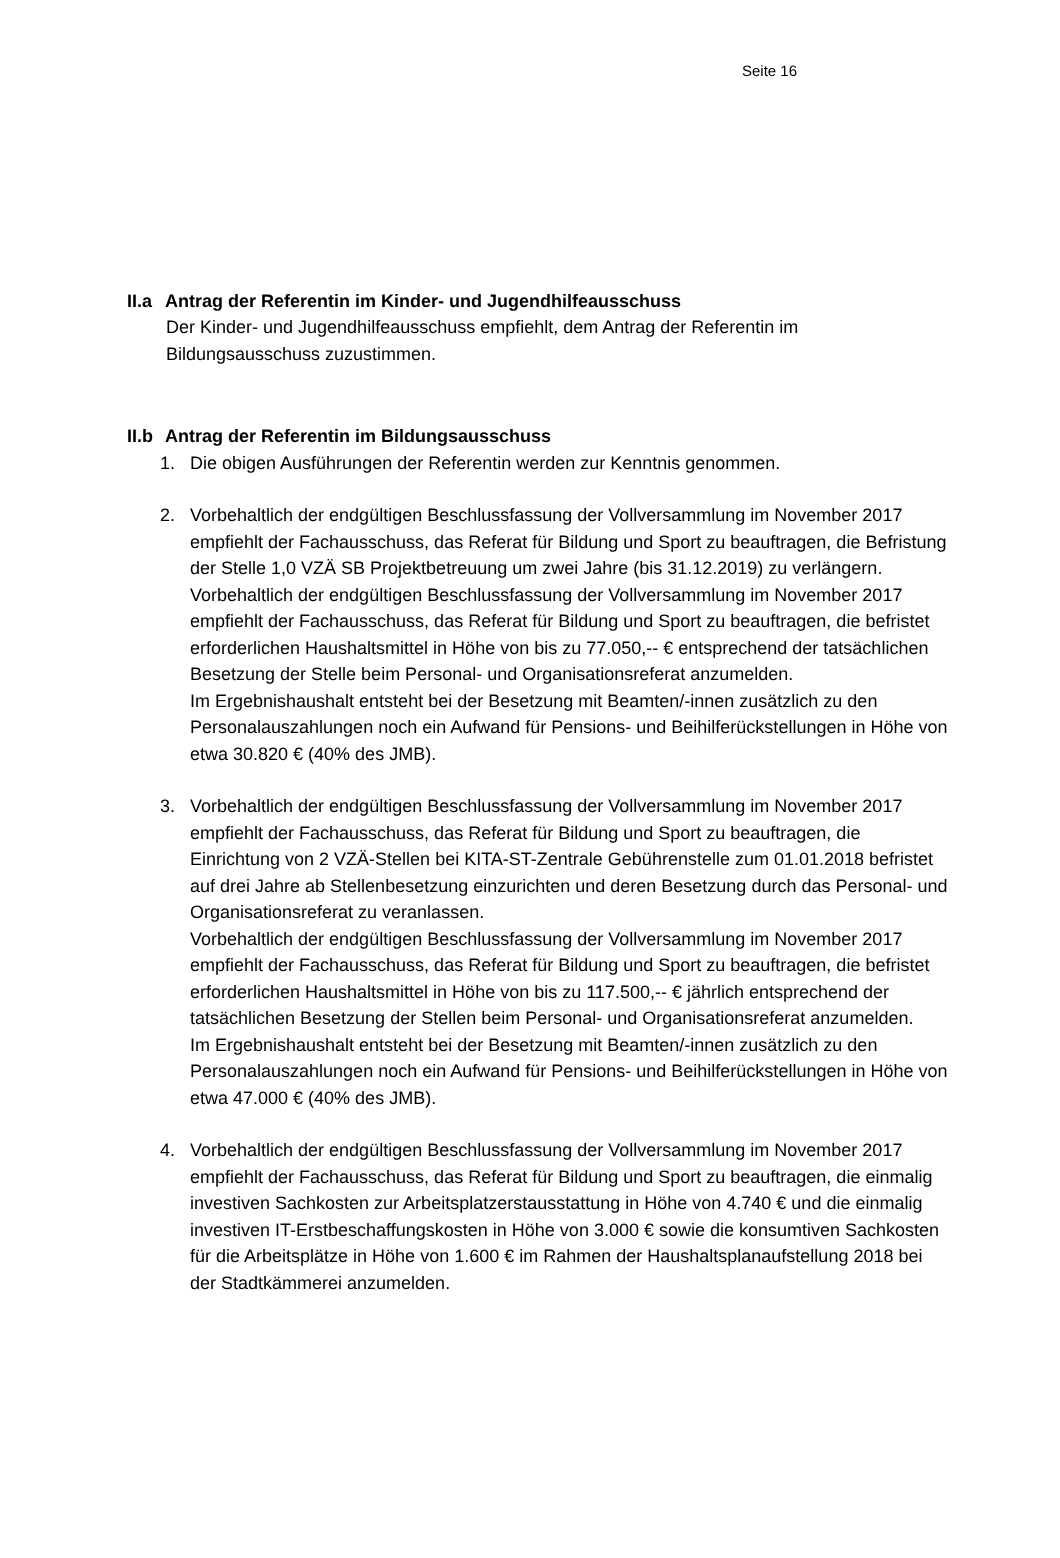Seite 16
II.a Antrag der Referentin im Kinder- und Jugendhilfeausschuss
Der Kinder- und Jugendhilfeausschuss empfiehlt, dem Antrag der Referentin im Bildungsausschuss zuzustimmen.
II.b Antrag der Referentin im Bildungsausschuss
1. Die obigen Ausführungen der Referentin werden zur Kenntnis genommen.
2. Vorbehaltlich der endgültigen Beschlussfassung der Vollversammlung im November 2017 empfiehlt der Fachausschuss, das Referat für Bildung und Sport zu beauftragen, die Befristung der Stelle 1,0 VZÄ SB Projektbetreuung um zwei Jahre (bis 31.12.2019) zu verlängern.
Vorbehaltlich der endgültigen Beschlussfassung der Vollversammlung im November 2017 empfiehlt der Fachausschuss, das Referat für Bildung und Sport zu beauftragen, die befristet erforderlichen Haushaltsmittel in Höhe von bis zu 77.050,-- € entsprechend der tatsächlichen Besetzung der Stelle beim Personal- und Organisationsreferat anzu­melden.
Im Ergebnishaushalt entsteht bei der Besetzung mit Beamten/-innen zusätzlich zu den Personalauszahlungen noch ein Aufwand für Pensions- und Beihilferückstellungen in Höhe von etwa 30.820 € (40% des JMB).
3. Vorbehaltlich der endgültigen Beschlussfassung der Vollversammlung im November 2017 empfiehlt der Fachausschuss, das Referat für Bildung und Sport zu beauftragen, die Einrichtung von 2 VZÄ-Stellen bei KITA-ST-Zentrale Gebührenstelle zum 01.01.2018 befristet auf drei Jahre ab Stellenbesetzung einzurichten und deren Beset­zung durch das Personal- und Organisationsreferat zu veranlassen.
Vorbehaltlich der endgültigen Beschlussfassung der Vollversammlung im November 2017 empfiehlt der Fachausschuss, das Referat für Bildung und Sport zu beauftragen, die befristet erforderlichen Haushaltsmittel in Höhe von bis zu 117.500,-- € jährlich ent­sprechend der tatsächlichen Besetzung der Stellen beim Personal- und Organisations­referat anzumelden.
Im Ergebnishaushalt entsteht bei der Besetzung mit Beamten/-innen zusätzlich zu den Personalauszahlungen noch ein Aufwand für Pensions- und Beihilferückstellungen in Höhe von etwa 47.000 € (40% des JMB).
4. Vorbehaltlich der endgültigen Beschlussfassung der Vollversammlung im November 2017 empfiehlt der Fachausschuss, das Referat für Bildung und Sport zu beauftragen, die einmalig investiven Sachkosten zur Arbeitsplatzerstausstattung in Höhe von 4.740 € und die einmalig investiven IT-Erstbeschaffungskosten in Höhe von 3.000 € sowie die konsumtiven Sachkosten für die Arbeitsplätze in Höhe von 1.600 € im Rahmen der Haushaltsplanaufstellung 2018 bei der Stadtkämmerei anzumelden.